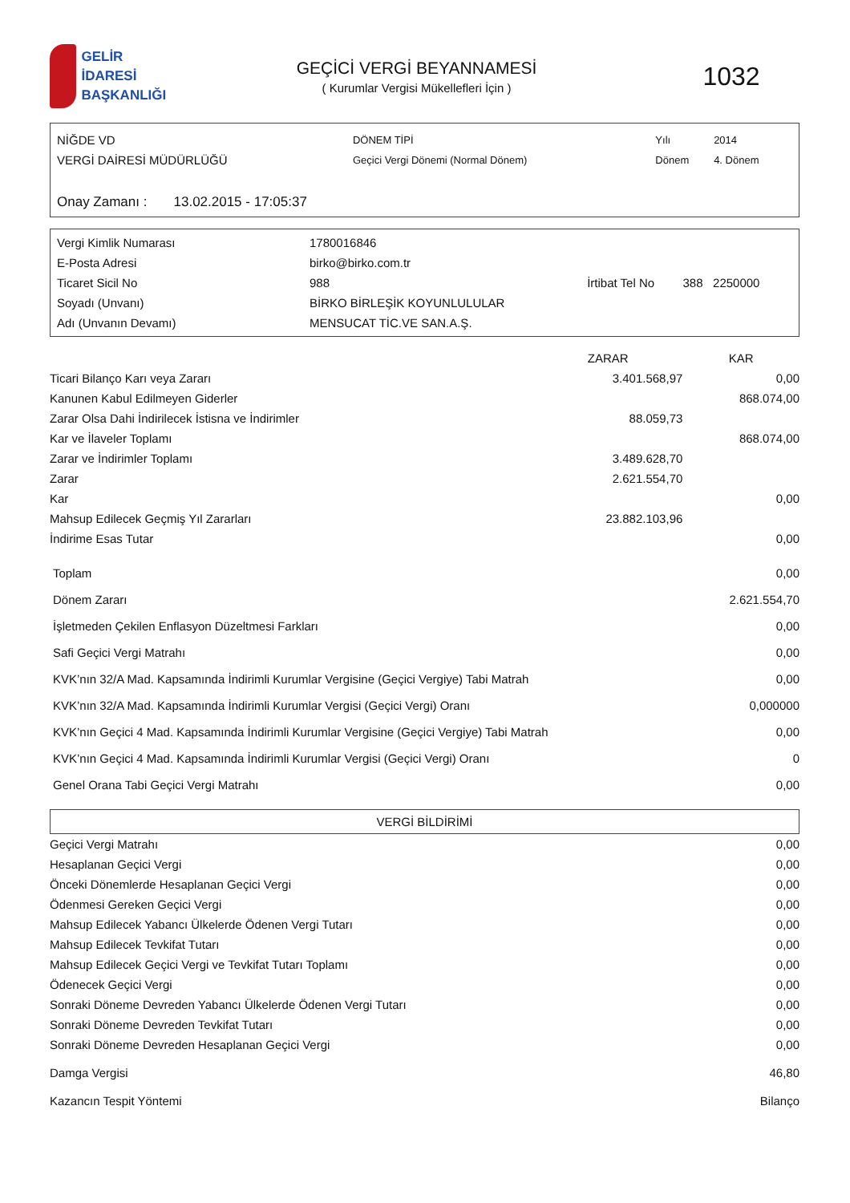GELİR İDARESİ
BAŞKANLIĞI
GEÇİCİ VERGİ BEYANNAMESİ
( Kurumlar Vergisi Mükellefleri İçin )
1032
| NİĞDE VD | DÖNEM TİPİ | Yılı | 2014 |
| VERGİ DAİRESİ MÜDÜRLÜĞÜ | Geçici Vergi Dönemi (Normal Dönem) | Dönem | 4. Dönem |
Onay Zamanı : 13.02.2015 - 17:05:37
| Vergi Kimlik Numarası | 1780016846 | | |
| E-Posta Adresi | birko@birko.com.tr | | |
| Ticaret Sicil No | 988 | İrtibat Tel No | 388 2250000 |
| Soyadı (Unvanı) | BİRKO BİRLEŞİK KOYUNLULULAR | | |
| Adı (Unvanın Devamı) | MENSUCAT TİC.VE SAN.A.Ş. | | |
| | ZARAR | KAR |
| --- | --- | --- |
| Ticari Bilanço Karı veya Zararı | 3.401.568,97 | 0,00 |
| Kanunen Kabul Edilmeyen Giderler | | 868.074,00 |
| Zarar Olsa Dahi İndirilecek İstisna ve İndirimler | 88.059,73 | |
| Kar ve İlaveler Toplamı | | 868.074,00 |
| Zarar ve İndirimler Toplamı | 3.489.628,70 | |
| Zarar | 2.621.554,70 | |
| Kar | | 0,00 |
| Mahsup Edilecek Geçmiş Yıl Zararları | 23.882.103,96 | |
| İndirime Esas Tutar | | 0,00 |
| Toplam | 0,00 |
| Dönem Zararı | 2.621.554,70 |
| İşletmeden Çekilen Enflasyon Düzeltmesi Farkları | 0,00 |
| Safi Geçici Vergi Matrahı | 0,00 |
| KVK’nın 32/A Mad. Kapsamında İndirimli Kurumlar Vergisine (Geçici Vergiye) Tabi Matrah | 0,00 |
| KVK’nın 32/A Mad. Kapsamında İndirimli Kurumlar Vergisi (Geçici Vergi) Oranı | 0,000000 |
| KVK’nın Geçici 4 Mad. Kapsamında İndirimli Kurumlar Vergisine (Geçici Vergiye) Tabi Matrah | 0,00 |
| KVK’nın Geçici 4 Mad. Kapsamında İndirimli Kurumlar Vergisi (Geçici Vergi) Oranı | 0 |
| Genel Orana Tabi Geçici Vergi Matrahı | 0,00 |
VERGİ BİLDİRİMİ
| Geçici Vergi Matrahı | 0,00 |
| Hesaplanan Geçici Vergi | 0,00 |
| Önceki Dönemlerde Hesaplanan Geçici Vergi | 0,00 |
| Ödenmesi Gereken Geçici Vergi | 0,00 |
| Mahsup Edilecek Yabancı Ülkelerde Ödenen Vergi Tutarı | 0,00 |
| Mahsup Edilecek Tevkifat Tutarı | 0,00 |
| Mahsup Edilecek Geçici Vergi ve Tevkifat Tutarı Toplamı | 0,00 |
| Ödenecek Geçici Vergi | 0,00 |
| Sonraki Döneme Devreden Yabancı Ülkelerde Ödenen Vergi Tutarı | 0,00 |
| Sonraki Döneme Devreden Tevkifat Tutarı | 0,00 |
| Sonraki Döneme Devreden Hesaplanan Geçici Vergi | 0,00 |
| Damga Vergisi | 46,80 |
| Kazancın Tespit Yöntemi | Bilanço |